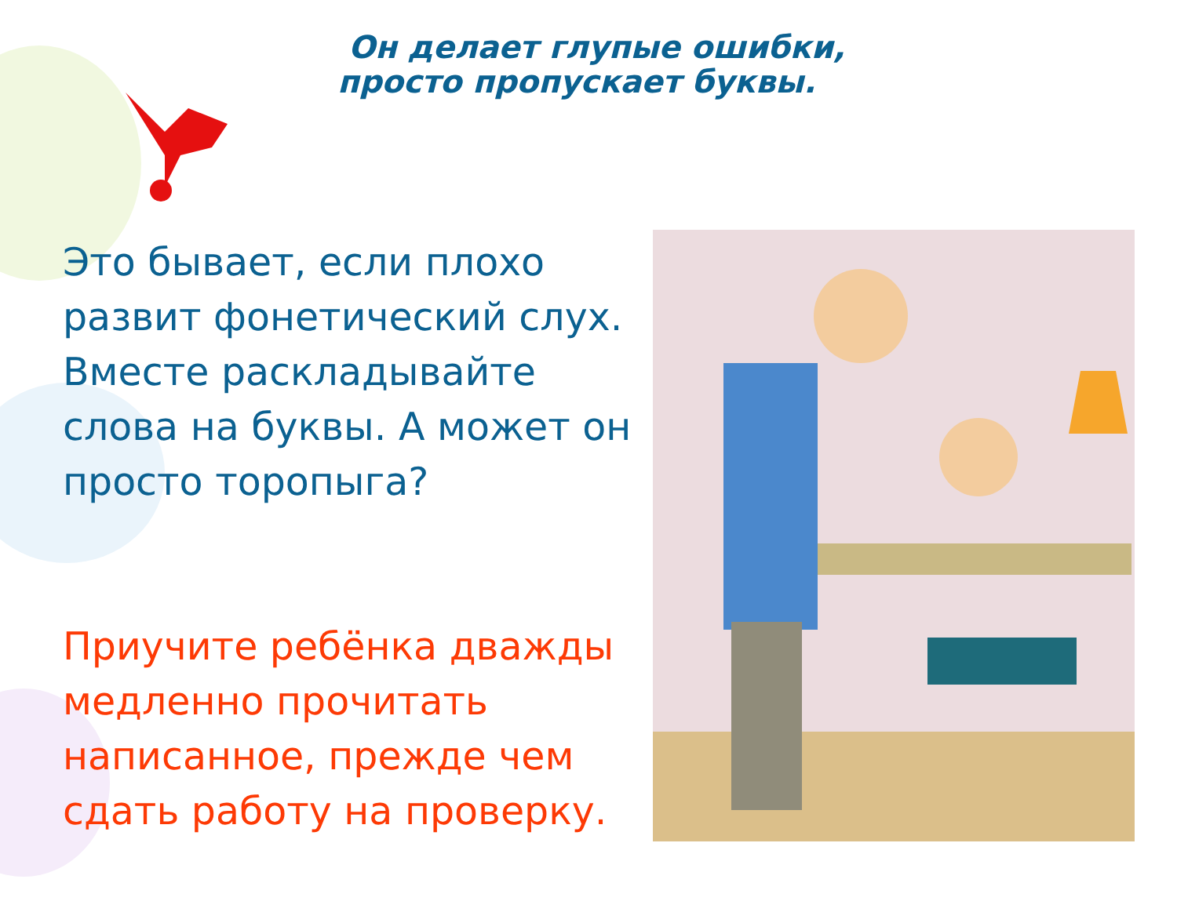Он делает глупые ошибки,
просто пропускает буквы.
Это бывает, если плохо развит фонетический слух. Вместе раскладывайте слова на буквы. А может он просто торопыга?
Приучите ребёнка дважды медленно прочитать написанное, прежде чем сдать работу на проверку.